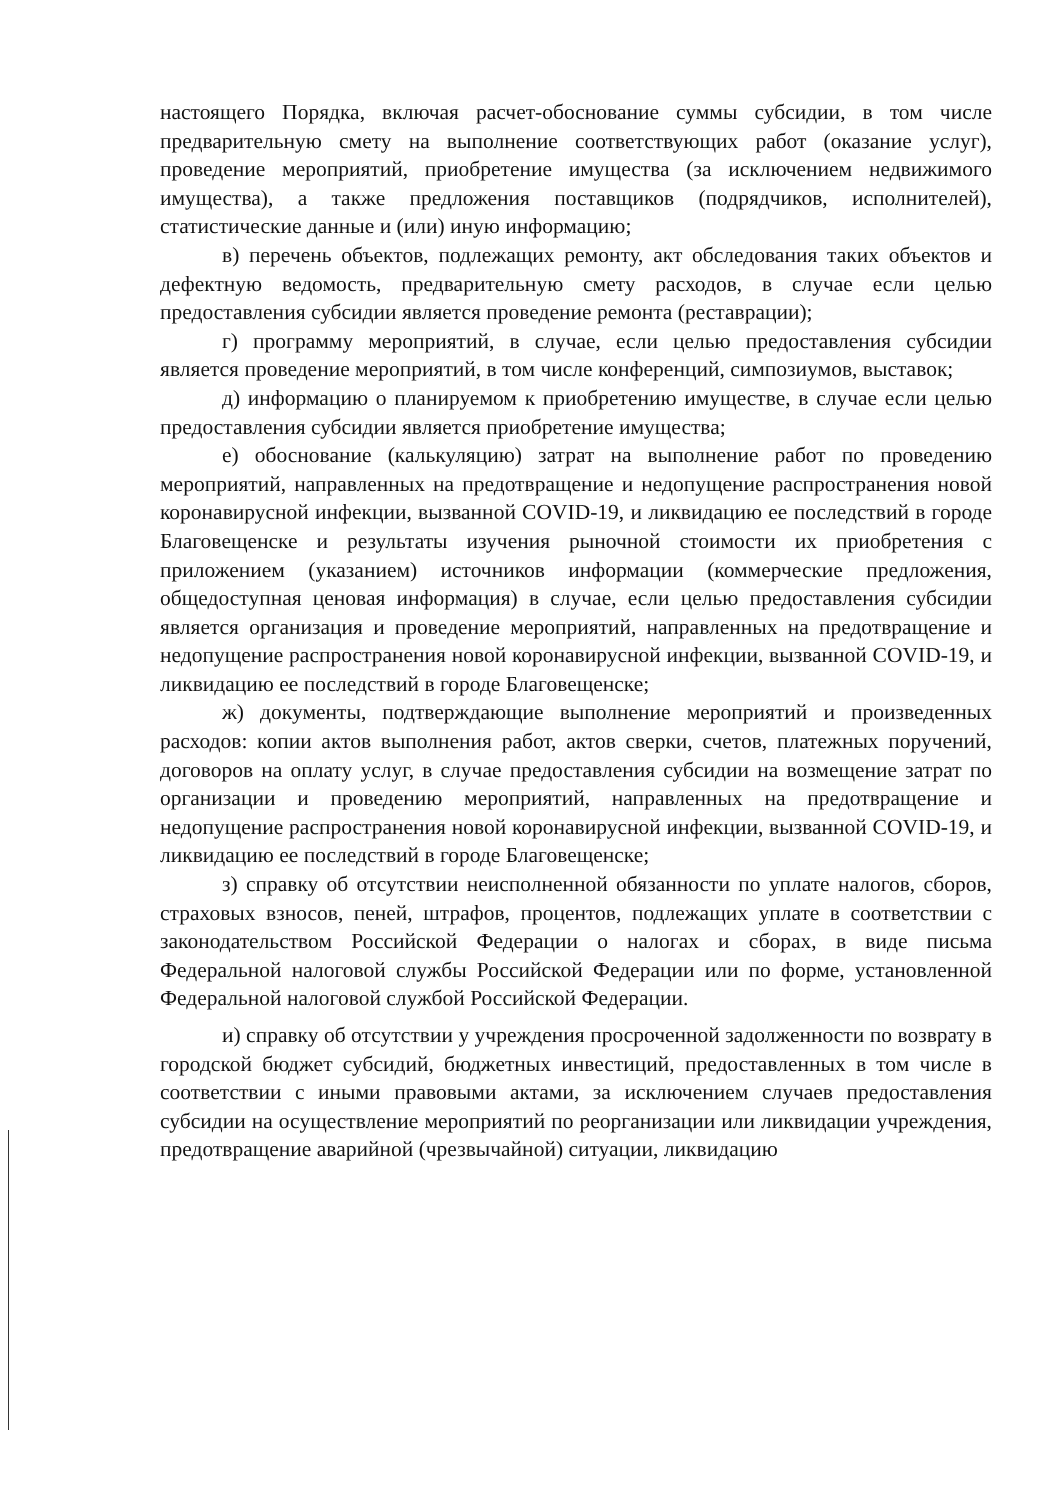настоящего Порядка, включая расчет-обоснование суммы субсидии, в том числе предварительную смету на выполнение соответствующих работ (оказание услуг), проведение мероприятий, приобретение имущества (за исключением недвижимого имущества), а также предложения поставщиков (подрядчиков, исполнителей), статистические данные и (или) иную информацию;
в) перечень объектов, подлежащих ремонту, акт обследования таких объектов и дефектную ведомость, предварительную смету расходов, в случае если целью предоставления субсидии является проведение ремонта (реставрации);
г) программу мероприятий, в случае, если целью предоставления субсидии является проведение мероприятий, в том числе конференций, симпозиумов, выставок;
д) информацию о планируемом к приобретению имуществе, в случае если целью предоставления субсидии является приобретение имущества;
е) обоснование (калькуляцию) затрат на выполнение работ по проведению мероприятий, направленных на предотвращение и недопущение распространения новой коронавирусной инфекции, вызванной COVID-19, и ликвидацию ее последствий в городе Благовещенске и результаты изучения рыночной стоимости их приобретения с приложением (указанием) источников информации (коммерческие предложения, общедоступная ценовая информация) в случае, если целью предоставления субсидии является организация и проведение мероприятий, направленных на предотвращение и недопущение распространения новой коронавирусной инфекции, вызванной COVID-19, и ликвидацию ее последствий в городе Благовещенске;
ж) документы, подтверждающие выполнение мероприятий и произведенных расходов: копии актов выполнения работ, актов сверки, счетов, платежных поручений, договоров на оплату услуг, в случае предоставления субсидии на возмещение затрат по организации и проведению мероприятий, направленных на предотвращение и недопущение распространения новой коронавирусной инфекции, вызванной COVID-19, и ликвидацию ее последствий в городе Благовещенске;
з) справку об отсутствии неисполненной обязанности по уплате налогов, сборов, страховых взносов, пеней, штрафов, процентов, подлежащих уплате в соответствии с законодательством Российской Федерации о налогах и сборах, в виде письма Федеральной налоговой службы Российской Федерации или по форме, установленной Федеральной налоговой службой Российской Федерации.
и) справку об отсутствии у учреждения просроченной задолженности по возврату в городской бюджет субсидий, бюджетных инвестиций, предоставленных в том числе в соответствии с иными правовыми актами, за исключением случаев предоставления субсидии на осуществление мероприятий по реорганизации или ликвидации учреждения, предотвращение аварийной (чрезвычайной) ситуации, ликвидацию